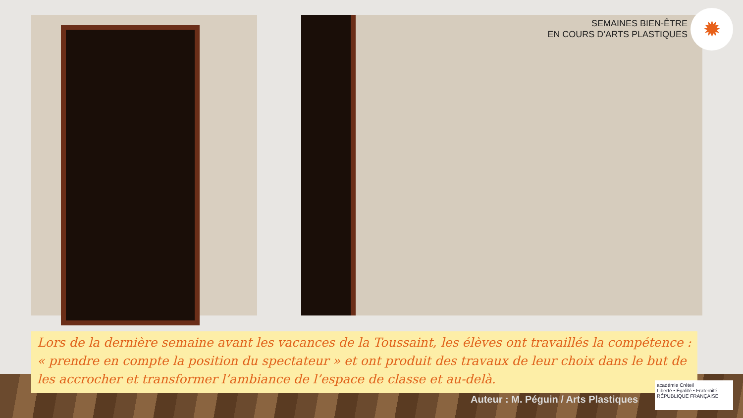SEMAINES BIEN-ÊTRE
EN COURS D’ARTS PLASTIQUES
✹
Lors de la dernière semaine avant les vacances de la Toussaint, les élèves ont travaillés la compétence : « prendre en compte la position du spectateur » et ont produit des travaux de leur choix dans le but de les accrocher et transformer l’ambiance de l’espace de classe et au-delà.
Auteur : M. Péguin / Arts Plastiques
académie Créteil
Liberté • Égalité • Fraternité
RÉPUBLIQUE FRANÇAISE